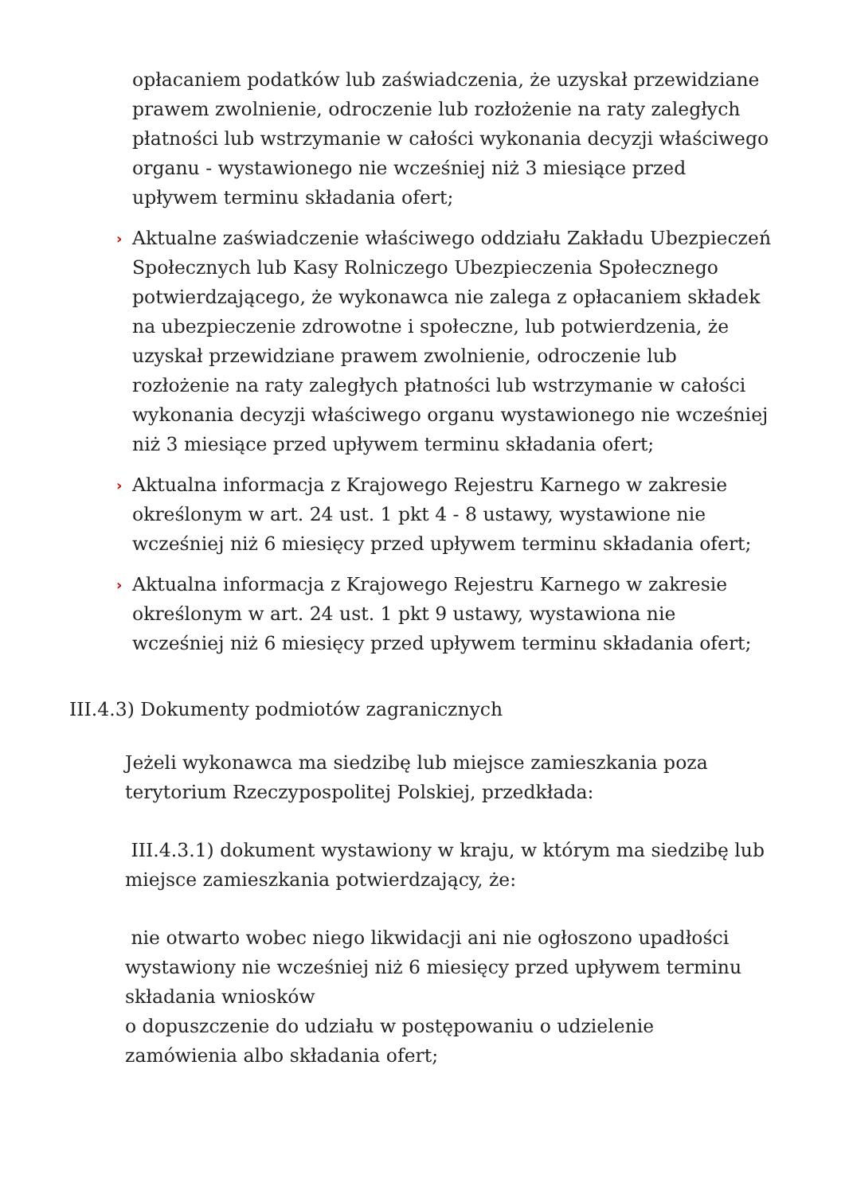opłacaniem podatków lub zaświadczenia, że uzyskał przewidziane prawem zwolnienie, odroczenie lub rozłożenie na raty zaległych płatności lub wstrzymanie w całości wykonania decyzji właściwego organu - wystawionego nie wcześniej niż 3 miesiące przed upływem terminu składania ofert;
› Aktualne zaświadczenie właściwego oddziału Zakładu Ubezpieczeń Społecznych lub Kasy Rolniczego Ubezpieczenia Społecznego potwierdzającego, że wykonawca nie zalega z opłacaniem składek na ubezpieczenie zdrowotne i społeczne, lub potwierdzenia, że uzyskał przewidziane prawem zwolnienie, odroczenie lub rozłożenie na raty zaległych płatności lub wstrzymanie w całości wykonania decyzji właściwego organu wystawionego nie wcześniej niż 3 miesiące przed upływem terminu składania ofert;
› Aktualna informacja z Krajowego Rejestru Karnego w zakresie określonym w art. 24 ust. 1 pkt 4 - 8 ustawy, wystawione nie wcześniej niż 6 miesięcy przed upływem terminu składania ofert;
› Aktualna informacja z Krajowego Rejestru Karnego w zakresie określonym w art. 24 ust. 1 pkt 9 ustawy, wystawiona nie wcześniej niż 6 miesięcy przed upływem terminu składania ofert;
III.4.3) Dokumenty podmiotów zagranicznych
Jeżeli wykonawca ma siedzibę lub miejsce zamieszkania poza terytorium Rzeczypospolitej Polskiej, przedkłada:
III.4.3.1) dokument wystawiony w kraju, w którym ma siedzibę lub miejsce zamieszkania potwierdzający, że:
nie otwarto wobec niego likwidacji ani nie ogłoszono upadłości wystawiony nie wcześniej niż 6 miesięcy przed upływem terminu składania wniosków
o dopuszczenie do udziału w postępowaniu o udzielenie zamówienia albo składania ofert;